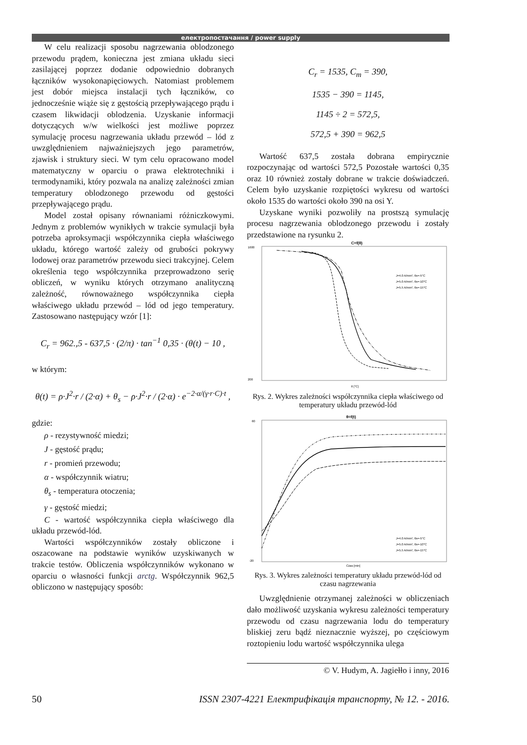електропостачання / power supply
W celu realizacji sposobu nagrzewania oblodzonego przewodu prądem, konieczna jest zmiana układu sieci zasilającej poprzez dodanie odpowiednio dobranych łączników wysokonapięciowych. Natomiast problemem jest dobór miejsca instalacji tych łączników, co jednocześnie wiąże się z gęstością przepływającego prądu i czasem likwidacji oblodzenia. Uzyskanie informacji dotyczących w/w wielkości jest możliwe poprzez symulację procesu nagrzewania układu przewód – lód z uwzględnieniem najważniejszych jego parametrów, zjawisk i struktury sieci. W tym celu opracowano model matematyczny w oparciu o prawa elektrotechniki i termodynamiki, który pozwala na analizę zależności zmian temperatury oblodzonego przewodu od gęstości przepływającego prądu.
Model został opisany równaniami różniczkowymi. Jednym z problemów wynikłych w trakcie symulacji była potrzeba aproksymacji współczynnika ciepła właściwego układu, którego wartość zależy od grubości pokrywy lodowej oraz parametrów przewodu sieci trakcyjnej. Celem określenia tego współczynnika przeprowadzono serię obliczeń, w wyniku których otrzymano analityczną zależność, równoważnego współczynnika ciepła właściwego układu przewód – lód od jego temperatury. Zastosowano następujący wzór [1]:
C<sub>r</sub> = 962.,5 - 637,5 · (2/π) · tan<sup>−1</sup> 0,35 · (θ(t) − 10 ,
w którym:
θ(t) = ρ·J<sup>2</sup>·r / (2·α) + θ<sub>s</sub> − ρ·J<sup>2</sup>·r / (2·α) · e<sup>−2·α/(γ·r·C)·t</sup> ,
gdzie:
ρ - rezystywność miedzi;
J - gęstość prądu;
r - promień przewodu;
α - współczynnik wiatru;
θ<sub>s</sub> - temperatura otoczenia;
γ - gęstość miedzi;
C - wartość współczynnika ciepła właściwego dla układu przewód-lód.
Wartości współczynników zostały obliczone i oszacowane na podstawie wyników uzyskiwanych w trakcie testów. Obliczenia współczynników wykonano w oparciu o własności funkcji arctg. Współczynnik 962,5 obliczono w następujący sposób:
C<sub>r</sub> = 1535, C<sub>m</sub> = 390,
1535 − 390 = 1145,
1145 ÷ 2 = 572,5,
572,5 + 390 = 962,5
Wartość 637,5 została dobrana empirycznie rozpoczynając od wartości 572,5 Pozostałe wartości 0,35 oraz 10 również zostały dobrane w trakcie doświadczeń. Celem było uzyskanie rozpiętości wykresu od wartości około 1535 do wartości około 390 na osi Y.
Uzyskane wyniki pozwoliły na prostszą symulację procesu nagrzewania oblodzonego przewodu i zostały przedstawione na rysunku 2.
C=f(θ)
1600
200
θ [°C]
J=4.0 A/mm², θs=-5°C
J=5.0 A/mm², θs=-10°C
J=5.5 A/mm², θs=-15°C
Rys. 2. Wykres zależności współczynnika ciepła właściwego od temperatury układu przewód-lód
θ=f(t)
60
-20
Czas [min]
J=4.0 A/mm², θs=-5°C
J=5.0 A/mm², θs=-10°C
J=5.5 A/mm², θs=-15°C
Rys. 3. Wykres zależności temperatury układu przewód-lód od czasu nagrzewania
Uwzględnienie otrzymanej zależności w obliczeniach dało możliwość uzyskania wykresu zależności temperatury przewodu od czasu nagrzewania lodu do temperatury bliskiej zeru bądź nieznacznie wyższej, po częściowym roztopieniu lodu wartość współczynnika ulega
© V. Hudym, A. Jagiełło i inny, 2016
50 ISSN 2307-4221 Електрифікація транспорту, № 12. - 2016.